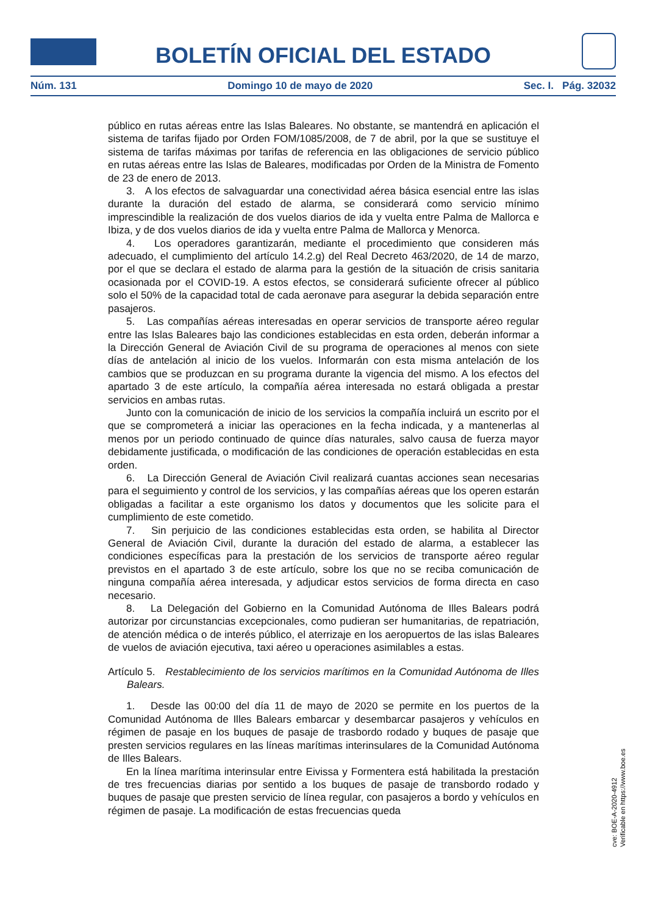BOLETÍN OFICIAL DEL ESTADO
Núm. 131 Domingo 10 de mayo de 2020 Sec. I. Pág. 32032
público en rutas aéreas entre las Islas Baleares. No obstante, se mantendrá en aplicación el sistema de tarifas fijado por Orden FOM/1085/2008, de 7 de abril, por la que se sustituye el sistema de tarifas máximas por tarifas de referencia en las obligaciones de servicio público en rutas aéreas entre las Islas de Baleares, modificadas por Orden de la Ministra de Fomento de 23 de enero de 2013.
3. A los efectos de salvaguardar una conectividad aérea básica esencial entre las islas durante la duración del estado de alarma, se considerará como servicio mínimo imprescindible la realización de dos vuelos diarios de ida y vuelta entre Palma de Mallorca e Ibiza, y de dos vuelos diarios de ida y vuelta entre Palma de Mallorca y Menorca.
4. Los operadores garantizarán, mediante el procedimiento que consideren más adecuado, el cumplimiento del artículo 14.2.g) del Real Decreto 463/2020, de 14 de marzo, por el que se declara el estado de alarma para la gestión de la situación de crisis sanitaria ocasionada por el COVID-19. A estos efectos, se considerará suficiente ofrecer al público solo el 50% de la capacidad total de cada aeronave para asegurar la debida separación entre pasajeros.
5. Las compañías aéreas interesadas en operar servicios de transporte aéreo regular entre las Islas Baleares bajo las condiciones establecidas en esta orden, deberán informar a la Dirección General de Aviación Civil de su programa de operaciones al menos con siete días de antelación al inicio de los vuelos. Informarán con esta misma antelación de los cambios que se produzcan en su programa durante la vigencia del mismo. A los efectos del apartado 3 de este artículo, la compañía aérea interesada no estará obligada a prestar servicios en ambas rutas.
Junto con la comunicación de inicio de los servicios la compañía incluirá un escrito por el que se comprometerá a iniciar las operaciones en la fecha indicada, y a mantenerlas al menos por un periodo continuado de quince días naturales, salvo causa de fuerza mayor debidamente justificada, o modificación de las condiciones de operación establecidas en esta orden.
6. La Dirección General de Aviación Civil realizará cuantas acciones sean necesarias para el seguimiento y control de los servicios, y las compañías aéreas que los operen estarán obligadas a facilitar a este organismo los datos y documentos que les solicite para el cumplimiento de este cometido.
7. Sin perjuicio de las condiciones establecidas esta orden, se habilita al Director General de Aviación Civil, durante la duración del estado de alarma, a establecer las condiciones específicas para la prestación de los servicios de transporte aéreo regular previstos en el apartado 3 de este artículo, sobre los que no se reciba comunicación de ninguna compañía aérea interesada, y adjudicar estos servicios de forma directa en caso necesario.
8. La Delegación del Gobierno en la Comunidad Autónoma de Illes Balears podrá autorizar por circunstancias excepcionales, como pudieran ser humanitarias, de repatriación, de atención médica o de interés público, el aterrizaje en los aeropuertos de las islas Baleares de vuelos de aviación ejecutiva, taxi aéreo u operaciones asimilables a estas.
Artículo 5. Restablecimiento de los servicios marítimos en la Comunidad Autónoma de Illes Balears.
1. Desde las 00:00 del día 11 de mayo de 2020 se permite en los puertos de la Comunidad Autónoma de Illes Balears embarcar y desembarcar pasajeros y vehículos en régimen de pasaje en los buques de pasaje de trasbordo rodado y buques de pasaje que presten servicios regulares en las líneas marítimas interinsulares de la Comunidad Autónoma de Illes Balears.
En la línea marítima interinsular entre Eivissa y Formentera está habilitada la prestación de tres frecuencias diarias por sentido a los buques de pasaje de transbordo rodado y buques de pasaje que presten servicio de línea regular, con pasajeros a bordo y vehículos en régimen de pasaje. La modificación de estas frecuencias queda
cve: BOE-A-2020-4912
Verificable en https://www.boe.es